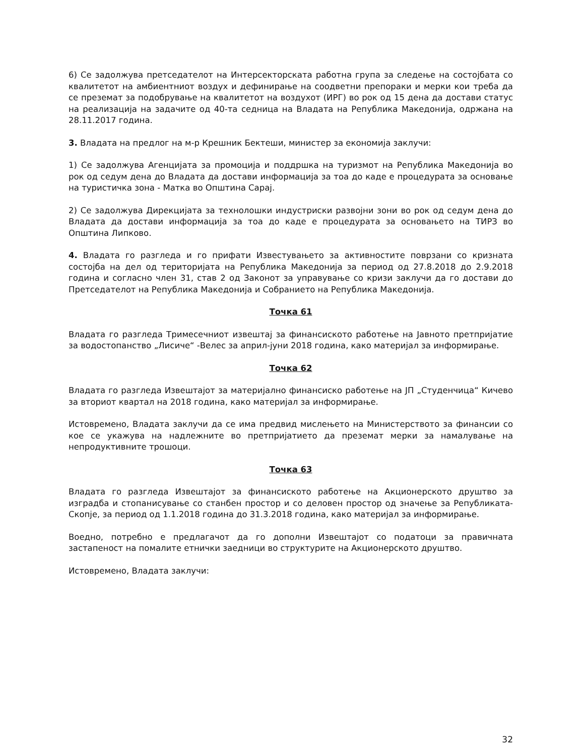6) Се задолжува претседателот на Интерсекторската работна група за следење на состојбата со квалитетот на амбиентниот воздух и дефинирање на соодветни препораки и мерки кои треба да се преземат за подобрување на квалитетот на воздухот (ИРГ) во рок од 15 дена да достави статус на реализација на задачите од 40-та седница на Владата на Република Македонија, одржана на 28.11.2017 година.
3. Владата на предлог на м-р Крешник Бектеши, министер за економија заклучи:
1) Се задолжува Агенцијата за промоција и поддршка на туризмот на Република Македонија во рок од седум дена до Владата да достави информација за тоа до каде е процедурата за основање на туристичка зона - Матка во Општина Сарај.
2) Се задолжува Дирекцијата за технолошки индустриски развојни зони во рок од седум дена до Владата да достави информација за тоа до каде е процедурата за основањето на ТИРЗ во Општина Липково.
4. Владата го разгледа и го прифати Известувањето за активностите поврзани со кризната состојба на дел од територијата на Република Македонија за период од 27.8.2018 до 2.9.2018 година и согласно член 31, став 2 од Законот за управување со кризи заклучи да го достави до Претседателот на Република Македонија и Собранието на Република Македонија.
Точка 61
Владата го разгледа Тримесечниот извештај за финансиското работење на Јавното претпријатие за водостопанство „Лисиче“ -Велес за април-јуни 2018 година, како материјал за информирање.
Точка 62
Владата го разгледа Извештајот за материјално финансиско работење на ЈП „Студенчица“ Кичево за вториот квартал на 2018 година, како материјал за информирање.
Истовремено, Владата заклучи да се има предвид мислењето на Министерството за финансии со кое се укажува на надлежните во претпријатието да преземат мерки за намалување на непродуктивните трошоци.
Точка 63
Владата го разгледа Извештајот за финансиското работење на Акционерското друштво за изградба и стопанисување со станбен простор и со деловен простор од значење за Републиката-Скопје, за период од 1.1.2018 година до 31.3.2018 година, како материјал за информирање.
Воедно, потребно е предлагачот да го дополни Извештајот со податоци за правичната застапеност на помалите етнички заедници во структурите на Акционерското друштво.
Истовремено, Владата заклучи:
32